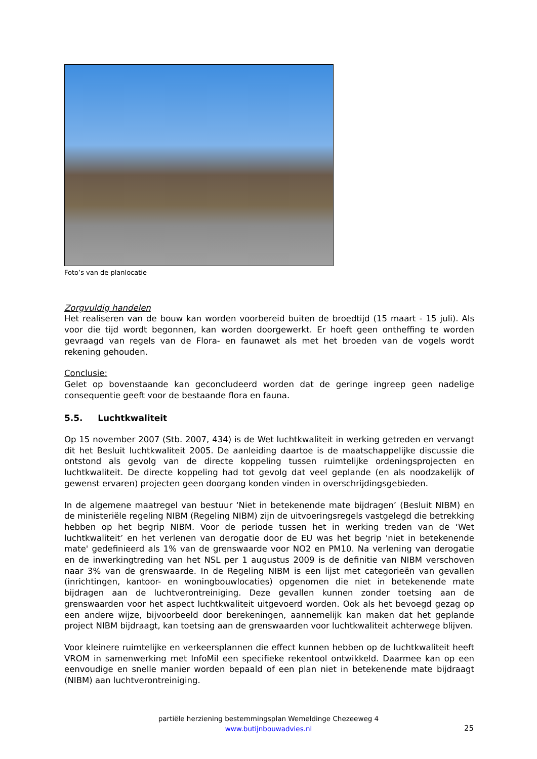Foto’s van de planlocatie
Zorgvuldig handelen
Het realiseren van de bouw kan worden voorbereid buiten de broedtijd (15 maart - 15 juli). Als voor die tijd wordt begonnen, kan worden doorgewerkt. Er hoeft geen ontheffing te worden gevraagd van regels van de Flora- en faunawet als met het broeden van de vogels wordt rekening gehouden.
Conclusie:
Gelet op bovenstaande kan geconcludeerd worden dat de geringe ingreep geen nadelige consequentie geeft voor de bestaande flora en fauna.
5.5. Luchtkwaliteit
Op 15 november 2007 (Stb. 2007, 434) is de Wet luchtkwaliteit in werking getreden en vervangt dit het Besluit luchtkwaliteit 2005. De aanleiding daartoe is de maatschappelijke discussie die ontstond als gevolg van de directe koppeling tussen ruimtelijke ordeningsprojecten en luchtkwaliteit. De directe koppeling had tot gevolg dat veel geplande (en als noodzakelijk of gewenst ervaren) projecten geen doorgang konden vinden in overschrijdingsgebieden.
In de algemene maatregel van bestuur ‘Niet in betekenende mate bijdragen’ (Besluit NIBM) en de ministeriële regeling NIBM (Regeling NIBM) zijn de uitvoeringsregels vastgelegd die betrekking hebben op het begrip NIBM. Voor de periode tussen het in werking treden van de ‘Wet luchtkwaliteit’ en het verlenen van derogatie door de EU was het begrip 'niet in betekenende mate' gedefinieerd als 1% van de grenswaarde voor NO2 en PM10. Na verlening van derogatie en de inwerkingtreding van het NSL per 1 augustus 2009 is de definitie van NIBM verschoven naar 3% van de grenswaarde. In de Regeling NIBM is een lijst met categorieën van gevallen (inrichtingen, kantoor- en woningbouwlocaties) opgenomen die niet in betekenende mate bijdragen aan de luchtverontreiniging. Deze gevallen kunnen zonder toetsing aan de grenswaarden voor het aspect luchtkwaliteit uitgevoerd worden. Ook als het bevoegd gezag op een andere wijze, bijvoorbeeld door berekeningen, aannemelijk kan maken dat het geplande project NIBM bijdraagt, kan toetsing aan de grenswaarden voor luchtkwaliteit achterwege blijven.
Voor kleinere ruimtelijke en verkeersplannen die effect kunnen hebben op de luchtkwaliteit heeft VROM in samenwerking met InfoMil een specifieke rekentool ontwikkeld. Daarmee kan op een eenvoudige en snelle manier worden bepaald of een plan niet in betekenende mate bijdraagt (NIBM) aan luchtverontreiniging.
partiële herziening bestemmingsplan Wemeldinge Chezeeweg 4
www.butijnbouwadvies.nl
25